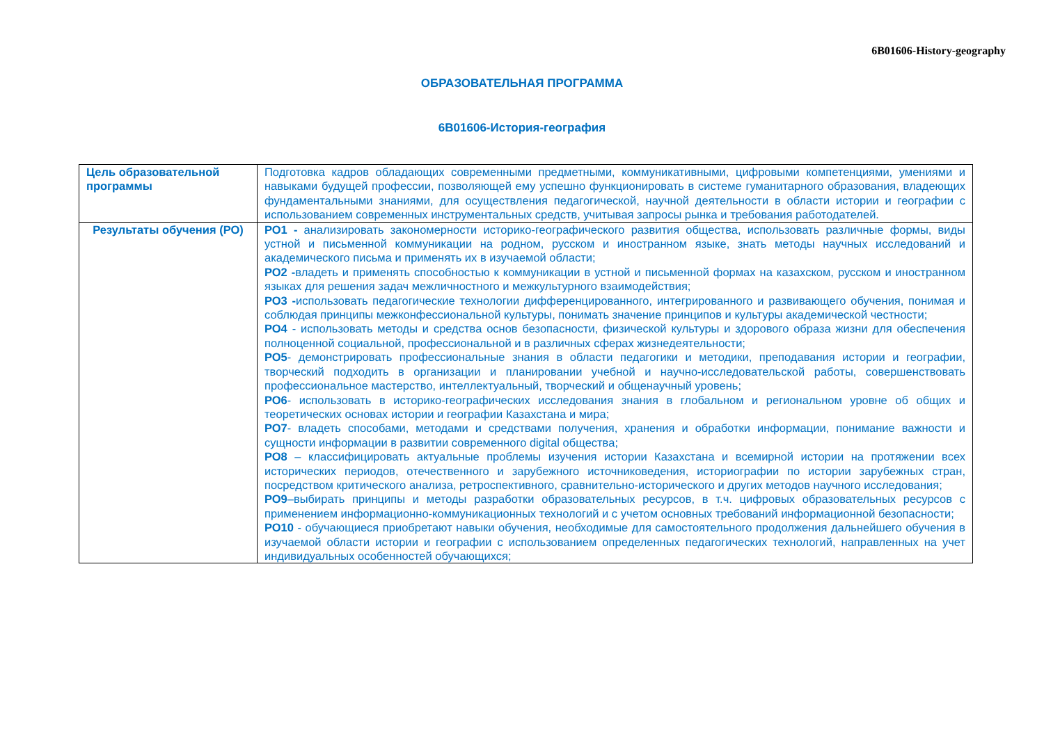6В01606-History-geography
ОБРАЗОВАТЕЛЬНАЯ ПРОГРАММА
6B01606-История-география
| Цель образовательной программы | Подготовка кадров обладающих современными предметными, коммуникативными, цифровыми компетенциями, умениями и навыками будущей профессии, позволяющей ему успешно функционировать в системе гуманитарного образования, владеющих фундаментальными знаниями, для осуществления педагогической, научной деятельности в области истории и географии с использованием современных инструментальных средств, учитывая запросы рынка и требования работодателей. |
| Результаты обучения (РО) | РО1 - анализировать закономерности историко-географического развития общества, использовать различные формы, виды устной и письменной коммуникации на родном, русском и иностранном языке, знать методы научных исследований и академического письма и применять их в изучаемой области; РО2 - владеть и применять способностью к коммуникации в устной и письменной формах на казахском, русском и иностранном языках для решения задач межличностного и межкультурного взаимодействия; РО3 - использовать педагогические технологии дифференцированного, интегрированного и развивающего обучения, понимая и соблюдая принципы межконфессиональной культуры, понимать значение принципов и культуры академической честности; РО4 - использовать методы и средства основ безопасности, физической культуры и здорового образа жизни для обеспечения полноценной социальной, профессиональной и в различных сферах жизнедеятельности; РО5 - демонстрировать профессиональные знания в области педагогики и методики, преподавания истории и географии, творческий подходить в организации и планировании учебной и научно-исследовательской работы, совершенствовать профессиональное мастерство, интеллектуальный, творческий и общенаучный уровень; РО6 - использовать в историко-географических исследования знания в глобальном и региональном уровне об общих и теоретических основах истории и географии Казахстана и мира; РО7 - владеть способами, методами и средствами получения, хранения и обработки информации, понимание важности и сущности информации в развитии современного digital общества; РО8 – классифицировать актуальные проблемы изучения истории Казахстана и всемирной истории на протяжении всех исторических периодов, отечественного и зарубежного источниковедения, историографии по истории зарубежных стран, посредством критического анализа, ретроспективного, сравнительно-исторического и других методов научного исследования; РО9 –выбирать принципы и методы разработки образовательных ресурсов, в т.ч. цифровых образовательных ресурсов с применением информационно-коммуникационных технологий и с учетом основных требований информационной безопасности; РО10 - обучающиеся приобретают навыки обучения, необходимые для самостоятельного продолжения дальнейшего обучения в изучаемой области истории и географии с использованием определенных педагогических технологий, направленных на учет индивидуальных особенностей обучающихся; |